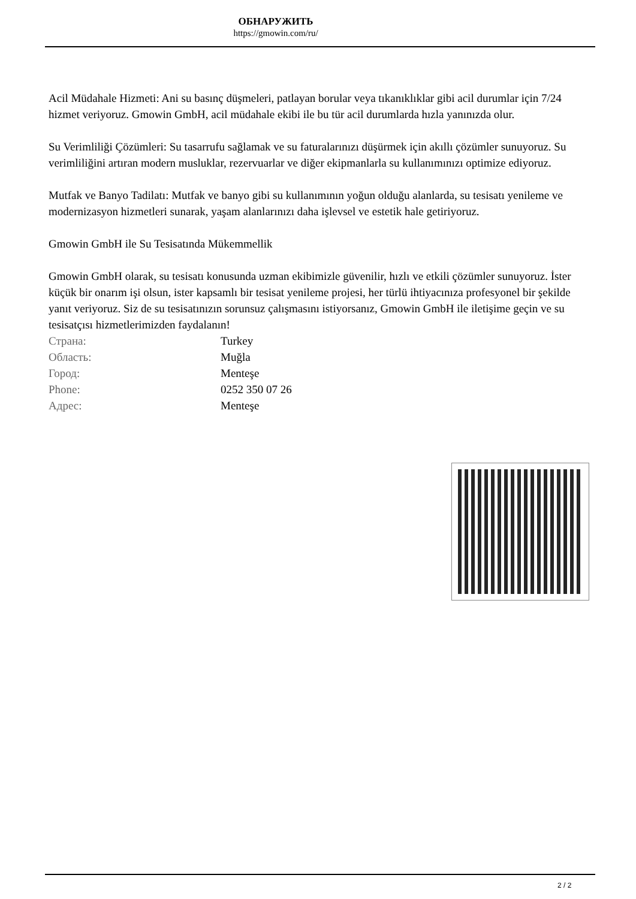ОБНАРУЖИТЬ
https://gmowin.com/ru/
Acil Müdahale Hizmeti: Ani su basınç düşmeleri, patlayan borular veya tıkanıklıklar gibi acil durumlar için 7/24 hizmet veriyoruz. Gmowin GmbH, acil müdahale ekibi ile bu tür acil durumlarda hızla yanınızda olur.
Su Verimliliği Çözümleri: Su tasarrufu sağlamak ve su faturalarınızı düşürmek için akıllı çözümler sunuyoruz. Su verimliliğini artıran modern musluklar, rezervuarlar ve diğer ekipmanlarla su kullanımınızı optimize ediyoruz.
Mutfak ve Banyo Tadilatı: Mutfak ve banyo gibi su kullanımının yoğun olduğu alanlarda, su tesisatı yenileme ve modernizasyon hizmetleri sunarak, yaşam alanlarınızı daha işlevsel ve estetik hale getiriyoruz.
Gmowin GmbH ile Su Tesisatında Mükemmellik
Gmowin GmbH olarak, su tesisatı konusunda uzman ekibimizle güvenilir, hızlı ve etkili çözümler sunuyoruz. İster küçük bir onarım işi olsun, ister kapsamlı bir tesisat yenileme projesi, her türlü ihtiyacınıza profesyonel bir şekilde yanıt veriyoruz. Siz de su tesisatınızın sorunsuz çalışmasını istiyorsanız, Gmowin GmbH ile iletişime geçin ve su tesisatçısı hizmetlerimizden faydalanın!
| Страна: | Turkey |
| Область: | Muğla |
| Город: | Menteşe |
| Phone: | 0252 350 07 26 |
| Адрес: | Menteşe |
2 / 2